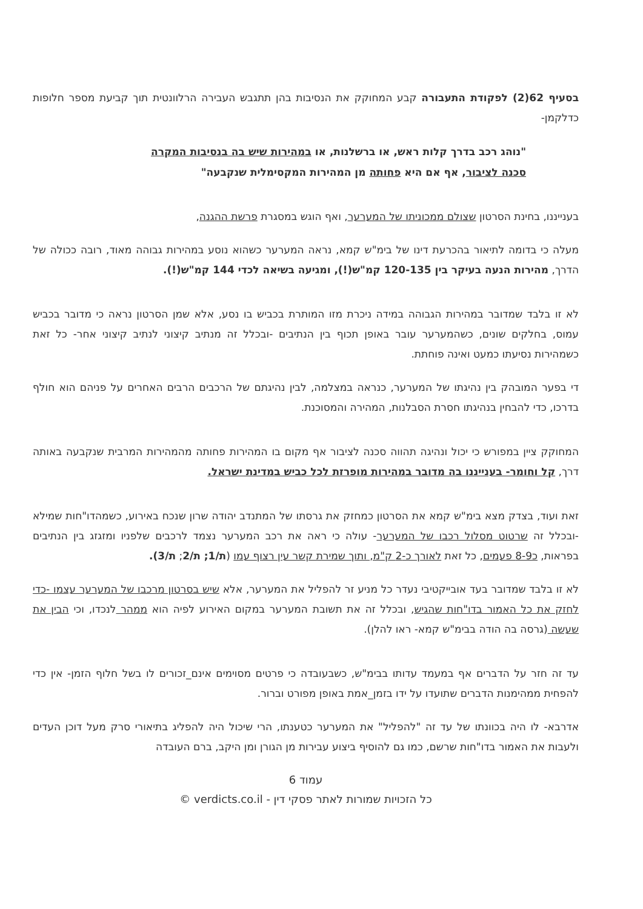בסעיף 62(2) לפקודת התעבורה קבע המחוקק את הנסיבות בהן תתגבש העבירה הרלוונטית תוך קביעת מספר חלופות כדלקמן-
"נוהג רכב בדרך קלות ראש, או ברשלנות, או במהירות שיש בה בנסיבות המקרה סכנה לציבור, אף אם היא פחותה מן המהירות המקסימלית שנקבעה"
בענייננו, בחינת הסרטון שצולם ממכוניתו של המערער, ואף הוגש במסגרת פרשת ההגנה,
מעלה כי בדומה לתיאור בהכרעת דינו של בימ"ש קמא, נראה המערער כשהוא נוסע במהירות גבוהה מאוד, רובה ככולה של הדרך, מהירות הנעה בעיקר בין 120-135 קמ"ש(!), ומגיעה בשיאה לכדי 144 קמ"ש(!).
לא זו בלבד שמדובר במהירות הגבוהה במידה ניכרת מזו המותרת בכביש בו נסע, אלא שמן הסרטון נראה כי מדובר בכביש עמוס, בחלקים שונים, כשהמערער עובר באופן תכוף בין הנתיבים -ובכלל זה מנתיב קיצוני לנתיב קיצוני אחר- כל זאת כשמהירות נסיעתו כמעט ואינה פוחתת.
די בפער המובהק בין נהיגתו של המערער, כנראה במצלמה, לבין נהיגתם של הרכבים הרבים האחרים על פניהם הוא חולף בדרכו, כדי להבחין בנהיגתו חסרת הסבלנות, המהירה והמסוכנת.
המחוקק ציין במפורש כי יכול ונהיגה תהווה סכנה לציבור אף מקום בו המהירות פחותה מהמהירות המרבית שנקבעה באותה דרך, קל וחומר- בענייננו בה מדובר במהירות מופרזת לכל כביש במדינת ישראל.
זאת ועוד, בצדק מצא בימ"ש קמא את הסרטון כמחזק את גרסתו של המתנדב יהודה שרון שנכח באירוע, כשמהדו"חות שמילא -ובכלל זה שרטוט מסלול רכבו של המערער- עולה כי ראה את רכב המערער נצמד לרכבים שלפניו ומזגזג בין הנתיבים בפראות, כ8-9 פעמים, כל זאת לאורך כ-2 ק"מ, ותוך שמירת קשר עין רצוף עמו (ת/1; ת/2; ת/3).
לא זו בלבד שמדובר בעד אובייקטיבי נעדר כל מניע זר להפליל את המערער, אלא שיש בסרטון מרכבו של המערער עצמו -כדי לחזק את כל האמור בדו"חות שהגיש, ובכלל זה את תשובת המערער במקום האירוע לפיה הוא ממהר לנכדו, וכי הבין את שעשה (גרסה בה הודה בבימ"ש קמא- ראו להלן).
עד זה חזר על הדברים אף במעמד עדותו בבימ"ש, כשבעובדה כי פרטים מסוימים אינם_זכורים לו בשל חלוף הזמן- אין כדי להפחית ממהימנות הדברים שתועדו על ידו בזמן_אמת באופן מפורט וברור.
אדרבא- לו היה בכוונתו של עד זה "להפליל" את המערער כטענתו, הרי שיכול היה להפליג בתיאורי סרק מעל דוכן העדים ולעבות את האמור בדו"חות שרשם, כמו גם להוסיף ביצוע עבירות מן הגורן ומן היקב, ברם העובדה
עמוד 6
כל הזכויות שמורות לאתר פסקי דין - verdicts.co.il ©